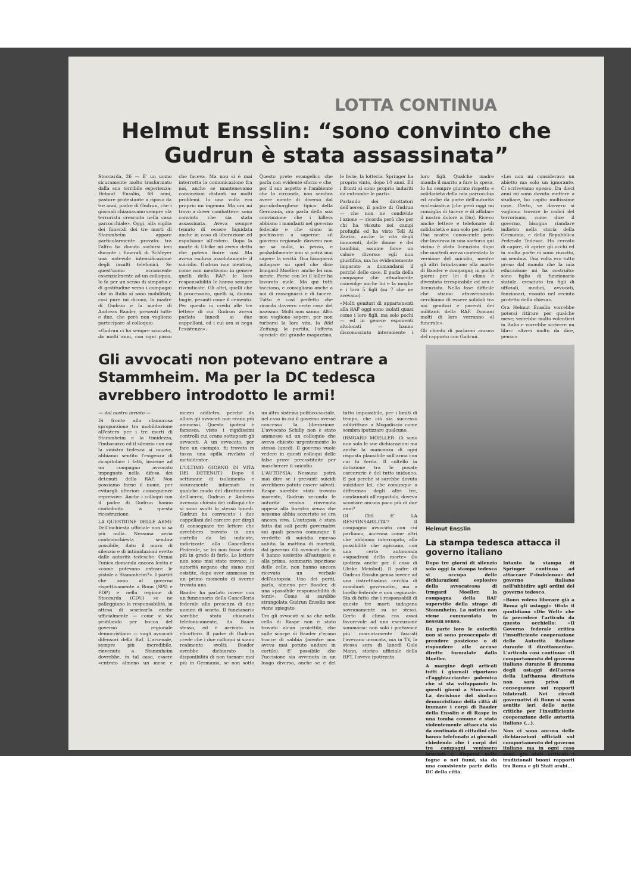LOTTA CONTINUA
Helmut Ensslin: “sono convinto che Gudrun è stata assassinata”
Stoccarda, 26 — E' un uomo sicuramente molto trasformato dalla sua terribile esperienza: Helmut Ensslin, 68 anni, pastore protestante a riposo da tre anni, padre di Gudrun, che i giornali chiamavano sempre «la terrorista cresciuta nella casa parrocchiale». Oggi, alla vigilia dei funerali dei tre morti di Stammheim appare particolarmente provato: tra l'altro ha dovuto sorbirsi ieri durante i funerali di Schleyer una notevole intensificazione degli insulti telefonici. Se quest'uomo acconsente essenzialmente ad un colloquio, lo fa per un senso di simpatia e di gratitudine verso i compagni che in Italia si sono mobilitati; così pure mi dicono, la madre di Gudrun e la madre di Andreas Baader, presenti tutte e due, che però non vogliono partecipare al colloquio.
«Gudrun ci ha sempre sciocato, da molti anni, con ogni passo che faceva. Ma non si è mai interrotta la comunicazione fra noi, anche se mantenevamo convinzioni distanti su molti problemi. Io una volta ero proprio un ingenuo. Ma ora mi trovo a dover combattere: sono convinto che sia stata assassinata. Aveva sempre temuto di essere liquidata anche in caso di liberazione ed espulsione all'estero. Dopo la morte di Ulrike mi aveva detto che poteva finire così. Ma aveva escluso assolutamente il suicidio. Gudrun non mentiva, come non mentivano in genere quelli della RAF: le loro responsabilità le hanno sempre rivendicate. Gli altri, quelli che li processano, quelli sì, dicono bugie, pesanti come il cemento. Per questo io credo alle tre lettere di cui Gudrun aveva parlato lunedì ai due cappellani, ed i cui ora si nega l'esistenza».
Questo prete evangelico che parla con evidente sforzo e che, per il suo aspetto e l'ambiente che lo circonda, non sembra avere niente di diverso dal piccolo-borghese tipico della Germania, ora parla della sua convinzione che i killers abbiano i mandanti nel governo federale e che siano in pochissimi a saperne: «il governo regionale davvero non ne sa nulla, io penso, e probabilmente non si potrà mai sapere la verità. Ora bisognerà indagare su quel che dice Irmgard Moeller: anche lei non mente. Forse con lei il killer ha lavorato male. Ma qui tutti tacciono, e consigliano anche a noi di rassegnarci e di tacere. Tutto è così perfetto che ricorda davvero certe cose del nazismo. Molti non sanno. Altri non vogliono sapere; per non turbarsi la loro vita, la Bild Zeitung, la partita, l'offerta speciale del grande magazzino, le ferie, la lotteria. Springer ha proprio vinto, dopo 10 anni. Ed i fronti si sono proprio induriti da entrambe le parti».
Parlando dei dirottatori dell'aereo, il padre di Gudrun — che non ne condivide l'azione — ricorda però che per chi ha vissuto nei campi profughi ed ha visto Tell Al Zaatar, anche la vita degli innocenti, delle donne e dei bambini, assume forse un valore diverso: egli non giustifica, ma ha evidentemente imparato a domandarsi il perché delle cose. E parla della campagna che attualmente coinvolge anche lui e la moglie e i loro 5 figli (su 7 che ne avevano).
«Molti genitori di appartenenti alla RAF oggi sono isolati quasi come i loro figli, ma solo pochi — ed in genere esponenti altolocati — hanno disconosciuto interamente i loro figli. Qualche madre manda il marito a fare la spesa. Io ho sempre giurato rispetto e solidarietà della mia parrocchia ed anche da parte dell'autorità ecclesiastica (che però oggi mi consiglia di tacere e di affidare il nostro dolore a Dio). Ricevo anche lettere e telefonate di solidarietà e non solo per pietà. Una nostra conoscente però che lavorava in una sartoria qui vicino è stata licenziata dopo che martedì aveva contestato la versione del suicidio, mentre gli altri brindavano alla morte di Baader e compagni; in pochi giorni per lei il clima è diventato irrespirabile ed ora è licenziata. Nella fase difficile che stiamo attraversando cerchiamo di essere solidali tra noi genitori e parenti dei militanti della RAF. Domani molti di loro verranno al funerale».
Gli chiedo di parlarmi ancora del rapporto con Gudrun.
«Lei non mi considerava un abietto ma solo un ignorante. Ci scrivevamo spesso. Da dieci anni mi sono dovuto mettere a studiare, ho capito moltissime cose. Certo, se davvero si vogliono trovare le radici del terrorismo, come dice il governo, bisogna riandare indietro nella storia della Germania, e della Repubblica Federale Tedesca. Ho cercato di capire, di aprire gli occhi ed in molta parte ci sono riuscito, mi sembra. Una volta ero tutto preso dal mondo che la mia educazione mi ha costruito: sono figlio di funzionario statale, cresciuto tra figli di ufficiali, medici, avvocati, funzionari, vissuto nel recinto protetto della chiesa».
Ora Helmut Ensslin vorrebbe potersi ritirare per qualche mese; verrebbe molto volentieri in Italia e vorrebbe scrivere un libro: «Avrei molto da dire, penso».
Gli avvocati non potevano entrare a Stammheim. Ma per la DC tedesca avrebbero introdotto le armi!
— dal nostro inviato —
Di fronte alla clamorosa sproporzione tra mobilitazione all'estero per i tre morti di Stammheim e la timidezza, l'imbarazzo ed il silenzio con cui la sinistra tedesca si muove, abbiamo sentito l'esigenza di ricapitolare i fatti, insieme ad un compagno avvocato impegnato nella difesa dei detenuti della RAF. Non possiamo farne il nome, per evitargli ulteriori conseguenze repressive. Anche i colloqui con il padre di Gudrun hanno contribuito a questa ricostruzione.
LA QUESTIONE DELLE ARMI: Dell'inchiesta ufficiale non si sa più nulla. Nessuna seria controinchiesta sembra possibile, dato il muro di silenzio e di intimidazioni eretto dalle autorità tedesche. Ormai l'unica domanda ancora lecita è «come potevano entrare le pistole a Stammheim?». I partiti che sono al governo rispettivamente a Bonn (SPD e FDP) e nella regione di Stoccarda (CDU) se ne palleggiano la responsabilità, in attesa di scaricarla anche ufficialmente — come si sta profilando per bocca del governo regionale democristiano — sugli avvocati difensori della Raf. L'arsenale, sempre più incredibile, rinvenuto a Stammheim dovrebbe, in tal caso, essere «entrato almeno un mese e mezzo addietro, perché da allora gli avvocati non erano più ammessi. Questa ipotesi è farsesca, visto i rigidissimi controlli cui erano sottoposti gli avvocati. A un avvocato, per fare un esempio, fu trovata in tasca una spilla rivelata al metaldentor.
L'ULTIMO GIORNO DI VITA DEI DETENUTI: Dopo 6 settimane di isolamento e sicuramente informati in qualche modo del dirottamento dell'aereo, Gudrun e Andreas avevano chiesto dei colloqui che si sono svolti lo stesso lunedì. Gudrun ha convocato i due cappellani del carcere per dirgli di consegnare tre lettere che avrebbero trovato in una cartella da lei indicata, indirizzate alla Cancelleria Federale, se lei non fosse stata più in grado di farlo. Le lettere non sono mai state trovate: le autorità negano che siano mai esistite, dopo aver ammesso in un primo momento di averne trovata una.
Baader ha parlato invece con un funzionario della Cancelleria federale alla presenza di due uomini di scorta. Il funzionario sarebbe stato chiamato telefonicamente, da Baaer stesso, ed è arrivato in elicottero. Il padre di Gudrun crede che i due colloqui si siano realmente svolti: Baader avrebbe dichiarato la disponibilità di non tornare mai più in Germania, se non sotto un altro sistema politico-sociale, nel caso in cui il governo avesse concesso la liberazione. L'avvocato Schilly non è stato ammesso ad un colloquio che aveva chiesto urgentemente lo stesso lunedì. Il governo vuole vedere in questi colloqui delle false prove precostituite per mascherare il suicidio.
L'AUTOPSIA: Nessuno potrà mai dire se i presunti suicidi avrebbero potuto essere salvati. Raspe sarebbe stato trovato morente, Gudrun secondo le autorità veniva rinvenuta appesa alla finestra senza che nessuno abbia accertato se era ancora viva. L'autopsia è stata fatta dai soli periti governativi sui quali pesava comunque il verdetto di suicidio emesso subito, la mattina di martedì, dal governo. Gli avvocati che in 4 hanno assistito all'autopsia e alla prima, sommaria ispezione delle celle, non hanno ancora ricevuto un verbale dell'autopsia. Uno dei periti, parla, almeno per Baader, di una «possibile responsabilità di terzi». Come si sarebbe strangolata Gudrun Ensslin non viene spiegato.
Tra gli avvocati si sa che nella cella di Raspe non è stato trovato alcun proiettile, che sulle scarpe di Baader c'erano tracce di sabbia (mentre non aveva mai potuto andare in cortile). E' possibile che l'uccisione sia avvenuta in un luogo diverso, anche se è del tutto impossibile, per i limiti di tempo, che ciò sia successo addirittura a Mogadiscio come sembra ipotizzare qualcuno.
IRMGARD MOELLER: Ci sono non solo le sue dichiarazioni ma anche la mancanza di ogni risposta plausibile sull'arma con cui fu ferita. Il coltello in dotazione tra le posate carcerarie è del tutto inidoneo. E poi perché si sarebbe dovuta suicidare lei, che comunque a differenza degli altri tre, condannati all'ergastolo, doveva scontare ancora poco più di due anni?
DI CHI E' LA RESPONSABILITA'? Il compagno avvocato con cui parliamo, accenna come altri che abbiamo interrogato, alla possibilità che agiscano, con una certa autonomia «squadroni della morte» (lo ipotizza anche per il caso di Ulrike Meinhof). Il padre di Gudrun Ensslin pensa invece ad una ristrettissima cerchia di mandanti governativi, ma a livello federale e non regionale. Sta di fatto che i responsabili di queste tre morti indagano sovranamente su se stessi. Certo il clima era assai favorevole ad una esecuzione sommaria: non solo i portavoce più marcatamente fascisti l'avevano invocata, ma in TV, la stessa sera di lunedì Golo Mann, storico ufficiale della RFT, l'aveva ipotizzata.
Helmut Ensslin
La stampa tedesca attacca il governo italiano
Dopo tre giorni di silenzio solo oggi la stampa tedesca si occupa delle dichiarazioni esplosive della avvocatessa di Irmgard Moeller, la compagna della RAF superstite della strage di Stammheim. La notizia non viene commentata in nessun senso.
Da parte loro le autorità non si sono preoccupate di prendere posizione o di rispondere alle accuse dirette formulate dalla Moeller.
A margine degli articoli tutti i giornali riportano «l'agghiacciante» polemica che si sta sviluppando in questi giorni a Stoccarda. La decisione del sindaco democristiano della città di inumare i corpi di Baader della Ensslin e di Raspe in una tomba comune è stata violentemente attaccata sia da centinaia di cittadini che hanno telefonato ai giornali chiedendo che i corpi dei tre compagni venissero bruciati e dispersi nelle fogne o nei fiumi, sia da una consistente parte della DC della città.
Intanto la stampa di Springer continua ad attaccare l'«indolenza» del governo italiano nell'ubbidire agli ordini del governo tedesco.
«Bonn voleva liberare già a Roma gli ostaggi» titola il quotidiano «Die Welt» che fa precedere l'articolo da questo occhiello: «Il Governo federale critica l'insufficiente cooperazione delle Autorità italiane durante il dirottamento». L'articolo così continua: «Il comportamento del governo italiano durante il dramma degli ostaggi dell'aereo della Lufthansa dirottato non sarà privo di conseguenze sui rapporti bilaterali. Nei circoli governativi di Bonn si sono sentite ieri delle nette critiche per l'insufficiente cooperazione delle autorità italiane (...).
Non ci sono ancora delle dichiarazioni ufficiali sul comportamento del governo italiano ma in ogni caso sono già stati criticati i tradizionali buoni rapporti tra Roma e gli Stati arabi...